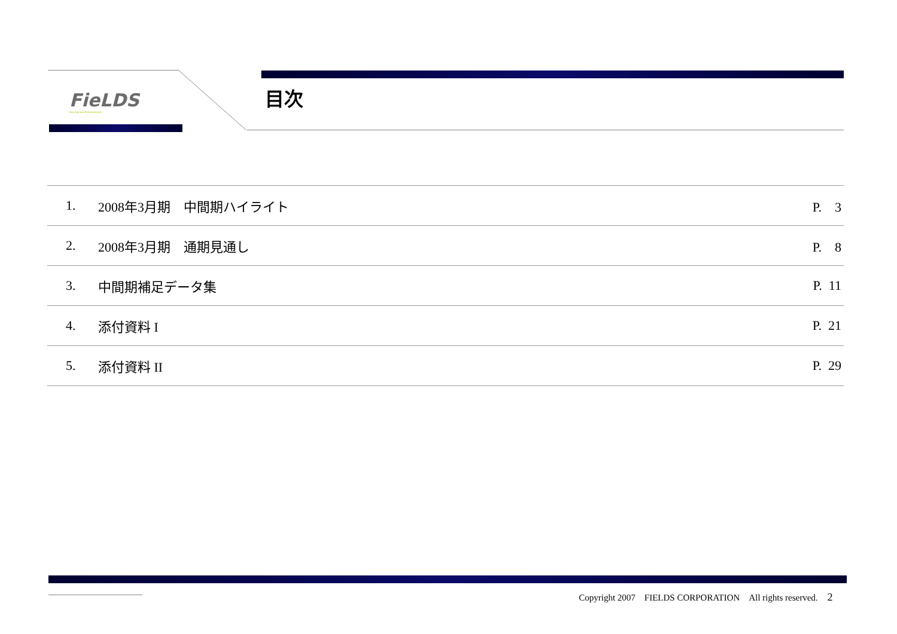FieLDS
Gaming and Entertainment
目次
| 1. | 2008年3月期 中間期ハイライト | P. 3 |
| 2. | 2008年3月期 通期見通し | P. 8 |
| 3. | 中間期補足データ集 | P. 11 |
| 4. | 添付資料 I | P. 21 |
| 5. | 添付資料 II | P. 29 |
Copyright 2007　FIELDS CORPORATION　All rights reserved. 2